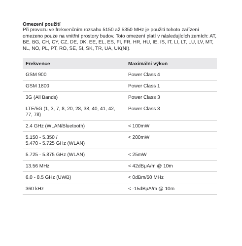Omezení použití
Při provozu ve frekvenčním rozsahu 5150 až 5350 MHz je použití tohoto zařízení omezeno pouze na vnitřní prostory budov. Toto omezení platí v následujících zemích: AT, BE, BG, CH, CY, CZ, DE, DK, EE, EL, ES, FI, FR, HR, HU, IE, IS, IT, LI, LT, LU, LV, MT, NL, NO, PL, PT, RO, SE, SI, SK, TR, UA, UK(NI).
| Frekvence | Maximální výkon |
| --- | --- |
| GSM 900 | Power Class 4 |
| GSM 1800 | Power Class 1 |
| 3G (All Bands) | Power Class 3 |
| LTE/5G (1, 3, 7, 8, 20, 28, 38, 40, 41, 42, 77, 78) | Power Class 3 |
| 2.4 GHz (WLAN/Bluetooth) | < 100mW |
| 5.150 - 5.350 / 5.470 - 5.725 GHz (WLAN) | < 200mW |
| 5.725 - 5.875 GHz (WLAN) | < 25mW |
| 13.56 MHz | < 42dBμA/m @ 10m |
| 6.0 - 8.5 GHz (UWB) | < 0dBm/50 MHz |
| 360 kHz | < -15dBμA/m @ 10m |